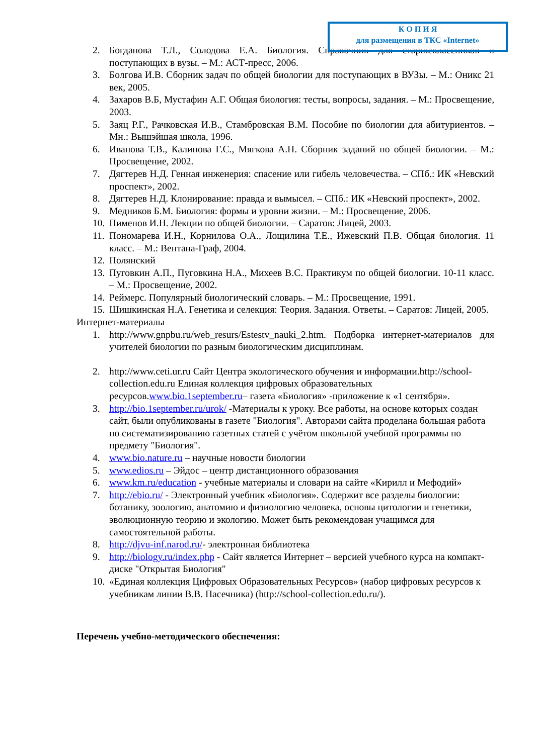2. Богданова Т.Л., Солодова Е.А. Биология. Справочник для старшеклассников и поступающих в вузы. – М.: АСТ-пресс, 2006.
3. Болгова И.В. Сборник задач по общей биологии для поступающих в ВУЗы. – М.: Оникс 21 век, 2005.
4. Захаров В.Б, Мустафин А.Г. Общая биология: тесты, вопросы, задания. – М.: Просвещение, 2003.
5. Заяц Р.Г., Рачковская И.В., Стамбровская В.М. Пособие по биологии для абитуриентов. – Мн.: Вышэйшая школа, 1996.
6. Иванова Т.В., Калинова Г.С., Мягкова А.Н. Сборник заданий по общей биологии. – М.: Просвещение, 2002.
7. Дягтерев Н.Д. Генная инженерия: спасение или гибель человечества. – СПб.: ИК «Невский проспект», 2002.
8. Дягтерев Н.Д. Клонирование: правда и вымысел. – СПб.: ИК «Невский проспект», 2002.
9. Медников Б.М. Биология: формы и уровни жизни. – М.: Просвещение, 2006.
10. Пименов И.Н. Лекции по общей биологии. – Саратов: Лицей, 2003.
11. Пономарева И.Н., Корнилова О.А., Лощилина Т.Е., Ижевский П.В. Общая биология. 11 класс. – М.: Вентана-Граф, 2004.
12. Полянский
13. Пуговкин А.П., Пуговкина Н.А., Михеев В.С. Практикум по общей биологии. 10-11 класс. – М.: Просвещение, 2002.
14. Реймерс. Популярный биологический словарь. – М.: Просвещение, 1991.
15. Шишкинская Н.А. Генетика и селекция: Теория. Задания. Ответы. – Саратов: Лицей, 2005.
Интернет-материалы
1. http://www.gnpbu.ru/web_resurs/Estestv_nauki_2.htm. Подборка интернет-материалов для учителей биологии по разным биологическим дисциплинам.
2. http://www.ceti.ur.ru Сайт Центра экологического обучения и информации.http://school-collection.edu.ru Единая коллекция цифровых образовательных ресурсов.www.bio.1september.ru– газета «Биология» -приложение к «1 сентября».
3. http://bio.1september.ru/urok/ -Материалы к уроку. Все работы, на основе которых создан сайт, были опубликованы в газете "Биология". Авторами сайта проделана большая работа по систематизированию газетных статей с учётом школьной учебной программы по предмету "Биология".
4. www.bio.nature.ru – научные новости биологии
5. www.edios.ru – Эйдос – центр дистанционного образования
6. www.km.ru/education - учебные материалы и словари на сайте «Кирилл и Мефодий»
7. http://ebio.ru/ - Электронный учебник «Биология». Содержит все разделы биологии: ботанику, зоологию, анатомию и физиологию человека, основы цитологии и генетики, эволюционную теорию и экологию. Может быть рекомендован учащимся для самостоятельной работы.
8. http://djvu-inf.narod.ru/- электронная библиотека
9. http://biology.ru/index.php - Сайт является Интернет – версией учебного курса на компакт-диске "Открытая Биология"
10. «Единая коллекция Цифровых Образовательных Ресурсов» (набор цифровых ресурсов к учебникам линии В.В. Пасечника) (http://school-collection.edu.ru/).
Перечень учебно-методического обеспечения:
К О П И Я
для размещения в ТКС «Internet»